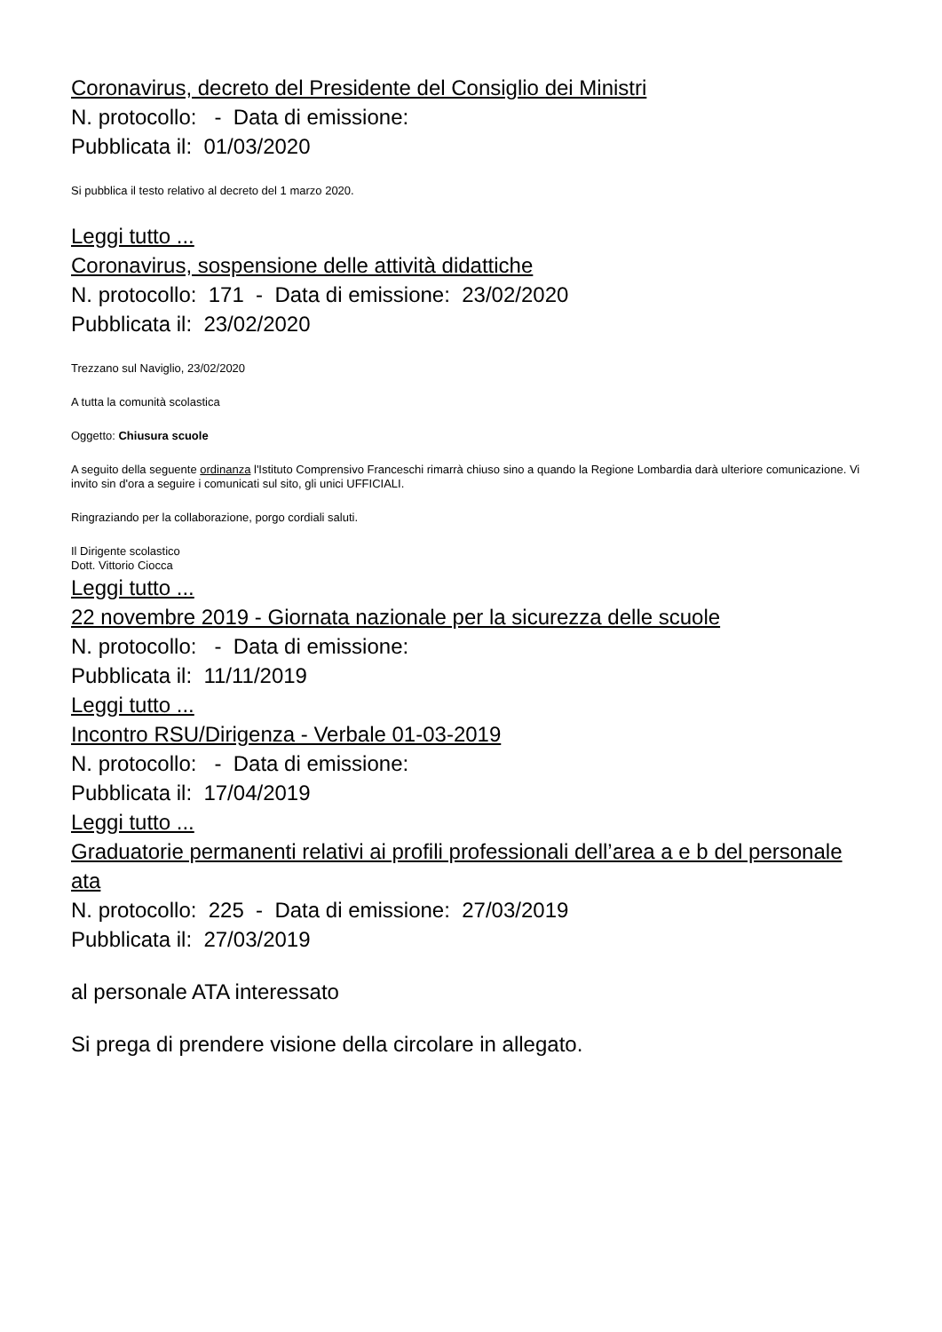Coronavirus, decreto del Presidente del Consiglio dei Ministri
N. protocollo: - Data di emissione:
Pubblicata il: 01/03/2020
Si pubblica il testo relativo al decreto del 1 marzo 2020.
Leggi tutto ...
Coronavirus, sospensione delle attività didattiche
N. protocollo: 171 - Data di emissione: 23/02/2020
Pubblicata il: 23/02/2020
Trezzano sul Naviglio, 23/02/2020
A tutta la comunità scolastica
Oggetto: Chiusura scuole
A seguito della seguente ordinanza l'Istituto Comprensivo Franceschi rimarrà chiuso sino a quando la Regione Lombardia darà ulteriore comunicazione. Vi invito sin d'ora a seguire i comunicati sul sito, gli unici UFFICIALI.
Ringraziando per la collaborazione, porgo cordiali saluti.
Il Dirigente scolastico
Dott. Vittorio Ciocca
Leggi tutto ...
22 novembre 2019 - Giornata nazionale per la sicurezza delle scuole
N. protocollo: - Data di emissione:
Pubblicata il: 11/11/2019
Leggi tutto ...
Incontro RSU/Dirigenza - Verbale 01-03-2019
N. protocollo: - Data di emissione:
Pubblicata il: 17/04/2019
Leggi tutto ...
Graduatorie permanenti relativi ai profili professionali dell’area a e b del personale ata
N. protocollo: 225 - Data di emissione: 27/03/2019
Pubblicata il: 27/03/2019
al personale ATA interessato
Si prega di prendere visione della circolare in allegato.